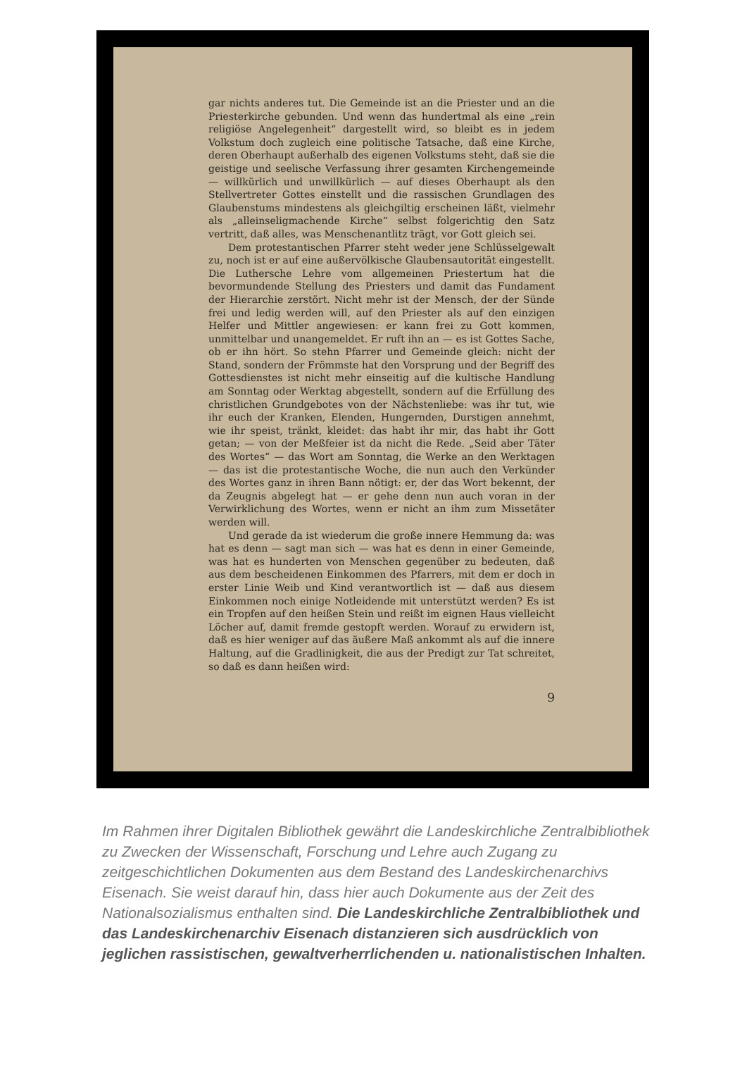gar nichts anderes tut. Die Gemeinde ist an die Priester und an die Priesterkirche gebunden. Und wenn das hundertmal als eine „rein religiöse Angelegenheit“ dargestellt wird, so bleibt es in jedem Volkstum doch zugleich eine politische Tatsache, daß eine Kirche, deren Oberhaupt außerhalb des eigenen Volkstums steht, daß sie die geistige und seelische Verfassung ihrer gesamten Kirchengemeinde — willkürlich und unwillkürlich — auf dieses Oberhaupt als den Stellvertreter Gottes einstellt und die rassischen Grundlagen des Glaubenstums mindestens als gleichgiltig erscheinen läßt, vielmehr als „alleinseligmachende Kirche“ selbst folgerichtig den Satz vertritt, daß alles, was Menschenantlitz trägt, vor Gott gleich sei.
Dem protestantischen Pfarrer steht weder jene Schlüsselgewalt zu, noch ist er auf eine außervölkische Glaubensautorität eingestellt. Die Luthersche Lehre vom allgemeinen Priestertum hat die bevormundende Stellung des Priesters und damit das Fundament der Hierarchie zerstört. Nicht mehr ist der Mensch, der der Sünde frei und ledig werden will, auf den Priester als auf den einzigen Helfer und Mittler angewiesen: er kann frei zu Gott kommen, unmittelbar und unangemeldet. Er ruft ihn an — es ist Gottes Sache, ob er ihn hört. So stehn Pfarrer und Gemeinde gleich: nicht der Stand, sondern der Frömmste hat den Vorsprung und der Begriff des Gottesdienstes ist nicht mehr einseitig auf die kultische Handlung am Sonntag oder Werktag abgestellt, sondern auf die Erfüllung des christlichen Grundgebotes von der Nächstenliebe: was ihr tut, wie ihr euch der Kranken, Elenden, Hungernden, Durstigen annehmt, wie ihr speist, tränkt, kleidet: das habt ihr mir, das habt ihr Gott getan; — von der Meßfeier ist da nicht die Rede. „Seid aber Täter des Wortes“ — das Wort am Sonntag, die Werke an den Werktagen — das ist die protestantische Woche, die nun auch den Verkünder des Wortes ganz in ihren Bann nötigt: er, der das Wort bekennt, der da Zeugnis abgelegt hat — er gehe denn nun auch voran in der Verwirklichung des Wortes, wenn er nicht an ihm zum Missetäter werden will.
Und gerade da ist wiederum die große innere Hemmung da: was hat es denn — sagt man sich — was hat es denn in einer Gemeinde, was hat es hunderten von Menschen gegenüber zu bedeuten, daß aus dem bescheidenen Einkommen des Pfarrers, mit dem er doch in erster Linie Weib und Kind verantwortlich ist — daß aus diesem Einkommen noch einige Notleidende mit unterstützt werden? Es ist ein Tropfen auf den heißen Stein und reißt im eignen Haus vielleicht Löcher auf, damit fremde gestopft werden. Worauf zu erwidern ist, daß es hier weniger auf das äußere Maß ankommt als auf die innere Haltung, auf die Gradlinigkeit, die aus der Predigt zur Tat schreitet, so daß es dann heißen wird:
9
Im Rahmen ihrer Digitalen Bibliothek gewährt die Landeskirchliche Zentralbibliothek zu Zwecken der Wissenschaft, Forschung und Lehre auch Zugang zu zeitgeschichtlichen Dokumenten aus dem Bestand des Landeskirchenarchivs Eisenach. Sie weist darauf hin, dass hier auch Dokumente aus der Zeit des Nationalsozialismus enthalten sind. Die Landeskirchliche Zentralbibliothek und das Landeskirchenarchiv Eisenach distanzieren sich ausdrücklich von jeglichen rassistischen, gewaltverherrlichenden u. nationalistischen Inhalten.